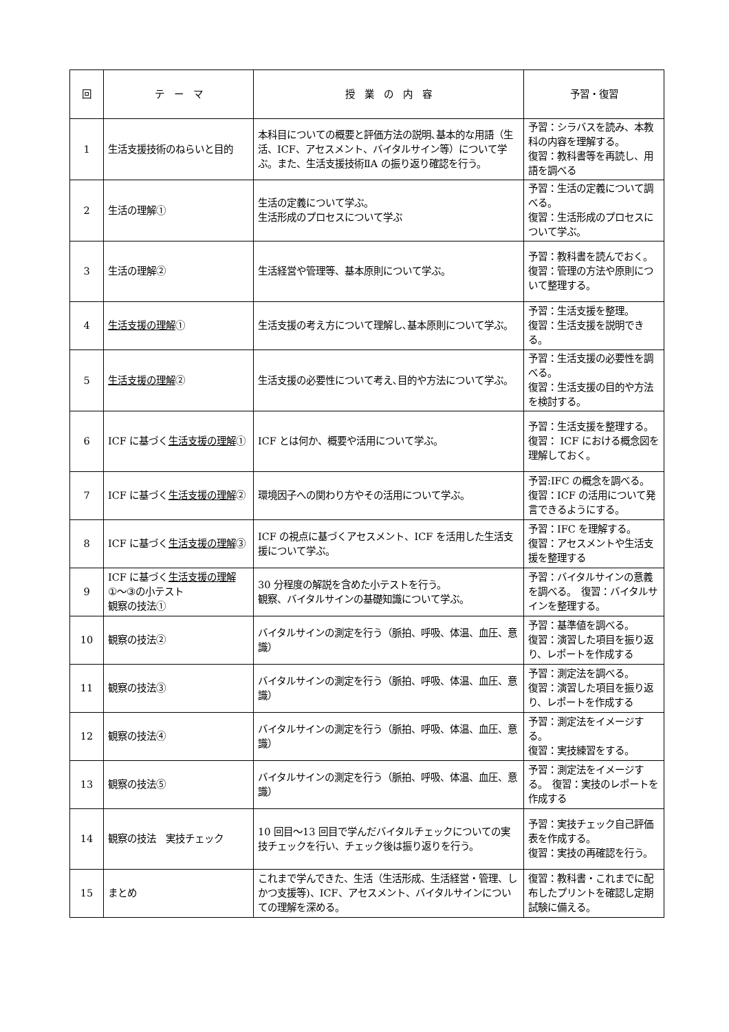| 回 | テ ー マ | 授 業 の 内 容 | 予習・復習 |
| --- | --- | --- | --- |
| 1 | 生活支援技術のねらいと目的 | 本科目についての概要と評価方法の説明､基本的な用語（生活、ICF、アセスメント、バイタルサイン等）について学ぶ。また、生活支援技術ⅡA の振り返り確認を行う。 | 予習：シラバスを読み、本教科の内容を理解する。 復習：教科書等を再読し、用語を調べる |
| 2 | 生活の理解① | 生活の定義について学ぶ。 生活形成のプロセスについて学ぶ | 予習：生活の定義について調べる。 復習：生活形成のプロセスについて学ぶ。 |
| 3 | 生活の理解② | 生活経営や管理等、基本原則について学ぶ。 | 予習：教科書を読んでおく。 復習：管理の方法や原則について整理する。 |
| 4 | 生活支援の理解 ① | 生活支援の考え方について理解し､基本原則について学ぶ。 | 予習：生活支援を整理。 復習：生活支援を説明できる。 |
| 5 | 生活支援の理解 ② | 生活支援の必要性について考え､目的や方法について学ぶ。 | 予習：生活支援の必要性を調べる。 復習：生活支援の目的や方法を検討する。 |
| 6 | ICF に基づく 生活支援の理解 ① | ICF とは何か、概要や活用について学ぶ。 | 予習：生活支援を整理する。 復習： ICF における概念図を理解しておく。 |
| 7 | ICF に基づく 生活支援の理解 ② | 環境因子への関わり方やその活用について学ぶ。 | 予習:IFC の概念を調べる。 復習：ICF の活用について発言できるようにする。 |
| 8 | ICF に基づく 生活支援の理解 ③ | ICF の視点に基づくアセスメント、ICF を活用した生活支援について学ぶ。 | 予習：IFC を理解する。 復習：アセスメントや生活支援を整理する |
| 9 | ICF に基づく 生活支援の理解 ①～③の小テスト 観察の技法① | 30 分程度の解説を含めた小テストを行う。 観察、バイタルサインの基礎知識について学ぶ。 | 予習：バイタルサインの意義を調べる。 復習：バイタルサインを整理する。 |
| 10 | 観察の技法② | バイタルサインの測定を行う（脈拍、呼吸、体温、血圧、意識） | 予習：基準値を調べる。 復習：演習した項目を振り返り、レポートを作成する |
| 11 | 観察の技法③ | バイタルサインの測定を行う（脈拍、呼吸、体温、血圧、意識） | 予習：測定法を調べる。 復習：演習した項目を振り返り、レポートを作成する |
| 12 | 観察の技法④ | バイタルサインの測定を行う（脈拍、呼吸、体温、血圧、意識） | 予習：測定法をイメージする。 復習：実技練習をする。 |
| 13 | 観察の技法⑤ | バイタルサインの測定を行う（脈拍、呼吸、体温、血圧、意識） | 予習：測定法をイメージする。 復習：実技のレポートを作成する |
| 14 | 観察の技法 実技チェック | 10 回目～13 回目で学んだバイタルチェックについての実技チェックを行い、チェック後は振り返りを行う。 | 予習：実技チェック自己評価表を作成する。 復習：実技の再確認を行う。 |
| 15 | まとめ | これまで学んできた、生活（生活形成、生活経営・管理、しかつ支援等)、ICF、アセスメント、バイタルサインについての理解を深める。 | 復習：教科書・これまでに配布したプリントを確認し定期試験に備える。 |